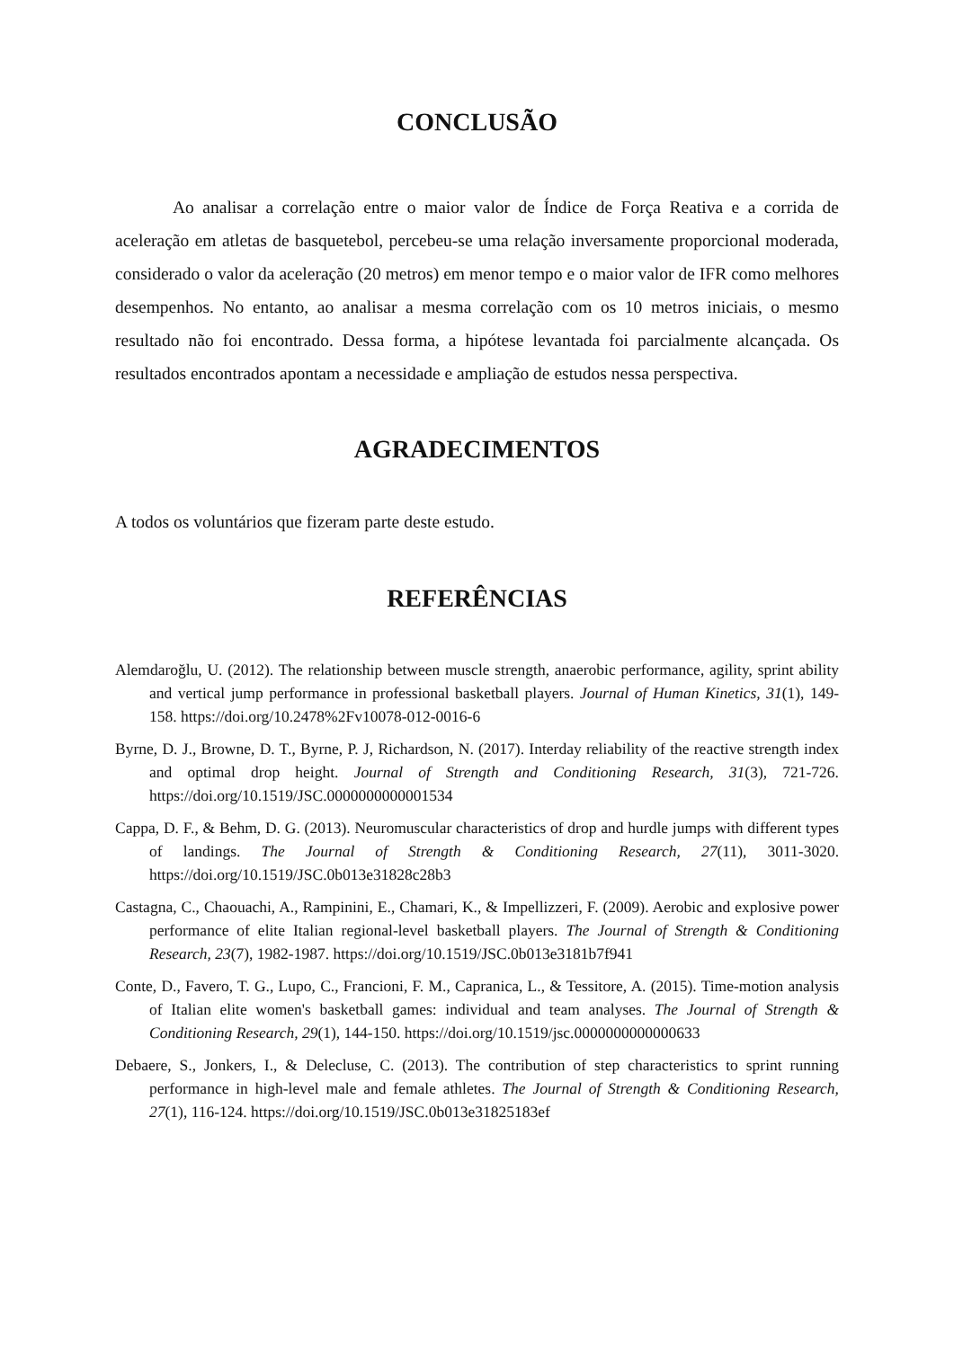CONCLUSÃO
Ao analisar a correlação entre o maior valor de Índice de Força Reativa e a corrida de aceleração em atletas de basquetebol, percebeu-se uma relação inversamente proporcional moderada, considerado o valor da aceleração (20 metros) em menor tempo e o maior valor de IFR como melhores desempenhos. No entanto, ao analisar a mesma correlação com os 10 metros iniciais, o mesmo resultado não foi encontrado. Dessa forma, a hipótese levantada foi parcialmente alcançada. Os resultados encontrados apontam a necessidade e ampliação de estudos nessa perspectiva.
AGRADECIMENTOS
A todos os voluntários que fizeram parte deste estudo.
REFERÊNCIAS
Alemdaroğlu, U. (2012). The relationship between muscle strength, anaerobic performance, agility, sprint ability and vertical jump performance in professional basketball players. Journal of Human Kinetics, 31(1), 149-158. https://doi.org/10.2478%2Fv10078-012-0016-6
Byrne, D. J., Browne, D. T., Byrne, P. J, Richardson, N. (2017). Interday reliability of the reactive strength index and optimal drop height. Journal of Strength and Conditioning Research, 31(3), 721-726. https://doi.org/10.1519/JSC.0000000000001534
Cappa, D. F., & Behm, D. G. (2013). Neuromuscular characteristics of drop and hurdle jumps with different types of landings. The Journal of Strength & Conditioning Research, 27(11), 3011-3020. https://doi.org/10.1519/JSC.0b013e31828c28b3
Castagna, C., Chaouachi, A., Rampinini, E., Chamari, K., & Impellizzeri, F. (2009). Aerobic and explosive power performance of elite Italian regional-level basketball players. The Journal of Strength & Conditioning Research, 23(7), 1982-1987. https://doi.org/10.1519/JSC.0b013e3181b7f941
Conte, D., Favero, T. G., Lupo, C., Francioni, F. M., Capranica, L., & Tessitore, A. (2015). Time-motion analysis of Italian elite women's basketball games: individual and team analyses. The Journal of Strength & Conditioning Research, 29(1), 144-150. https://doi.org/10.1519/jsc.0000000000000633
Debaere, S., Jonkers, I., & Delecluse, C. (2013). The contribution of step characteristics to sprint running performance in high-level male and female athletes. The Journal of Strength & Conditioning Research, 27(1), 116-124. https://doi.org/10.1519/JSC.0b013e31825183ef